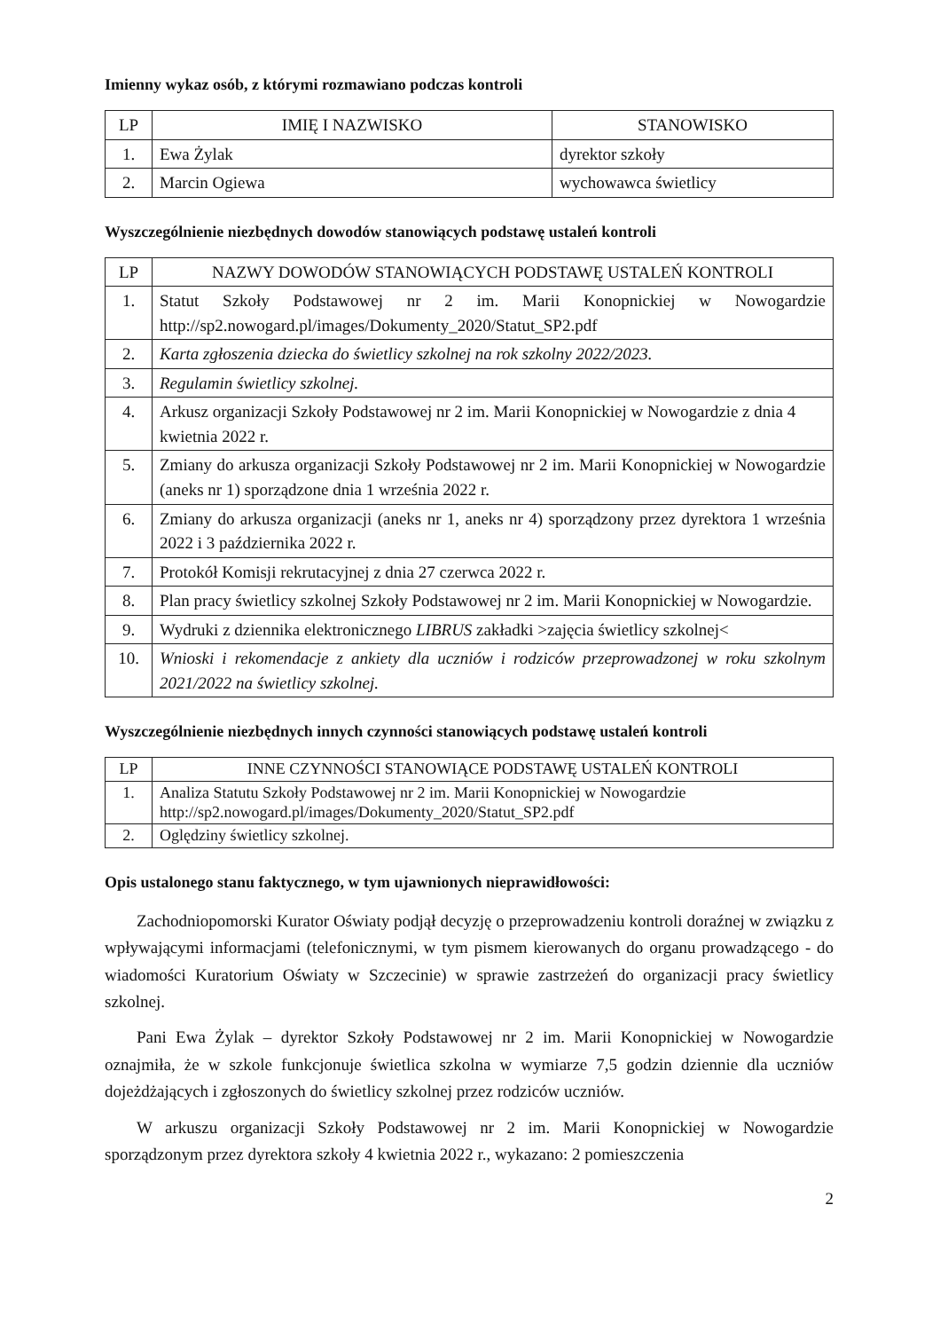Imienny wykaz osób, z którymi rozmawiano podczas kontroli
| LP | IMIĘ I NAZWISKO | STANOWISKO |
| --- | --- | --- |
| 1. | Ewa Żylak | dyrektor szkoły |
| 2. | Marcin Ogiewa | wychowawca świetlicy |
Wyszczególnienie niezbędnych dowodów stanowiących podstawę ustaleń kontroli
| LP | NAZWY DOWODÓW STANOWIĄCYCH PODSTAWĘ USTALEŃ KONTROLI |
| --- | --- |
| 1. | Statut Szkoły Podstawowej nr 2 im. Marii Konopnickiej w Nowogardzie http://sp2.nowogard.pl/images/Dokumenty_2020/Statut_SP2.pdf |
| 2. | Karta zgłoszenia dziecka do świetlicy szkolnej na rok szkolny 2022/2023. |
| 3. | Regulamin świetlicy szkolnej. |
| 4. | Arkusz organizacji Szkoły Podstawowej nr 2 im. Marii Konopnickiej w Nowogardzie z dnia 4 kwietnia 2022 r. |
| 5. | Zmiany do arkusza organizacji Szkoły Podstawowej nr 2 im. Marii Konopnickiej w Nowogardzie (aneks nr 1) sporządzone dnia 1 września 2022 r. |
| 6. | Zmiany do arkusza organizacji (aneks nr 1, aneks nr 4) sporządzony przez dyrektora 1 września 2022 i 3 października 2022 r. |
| 7. | Protokół Komisji rekrutacyjnej z dnia 27 czerwca 2022 r. |
| 8. | Plan pracy świetlicy szkolnej Szkoły Podstawowej nr 2 im. Marii Konopnickiej w Nowogardzie. |
| 9. | Wydruki z dziennika elektronicznego LIBRUS zakładki >zajęcia świetlicy szkolnej< |
| 10. | Wnioski i rekomendacje z ankiety dla uczniów i rodziców przeprowadzonej w roku szkolnym 2021/2022 na świetlicy szkolnej. |
Wyszczególnienie niezbędnych innych czynności stanowiących podstawę ustaleń kontroli
| LP | INNE CZYNNOŚCI STANOWIĄCE PODSTAWĘ USTALEŃ KONTROLI |
| --- | --- |
| 1. | Analiza Statutu Szkoły Podstawowej nr 2 im. Marii Konopnickiej w Nowogardzie http://sp2.nowogard.pl/images/Dokumenty_2020/Statut_SP2.pdf |
| 2. | Oględziny świetlicy szkolnej. |
Opis ustalonego stanu faktycznego, w tym ujawnionych nieprawidłowości:
Zachodniopomorski Kurator Oświaty podjął decyzję o przeprowadzeniu kontroli doraźnej w związku z wpływającymi informacjami (telefonicznymi, w tym pismem kierowanych do organu prowadzącego - do wiadomości Kuratorium Oświaty w Szczecinie) w sprawie zastrzeżeń do organizacji pracy świetlicy szkolnej.
Pani Ewa Żylak – dyrektor Szkoły Podstawowej nr 2 im. Marii Konopnickiej w Nowogardzie oznajmiła, że w szkole funkcjonuje świetlica szkolna w wymiarze 7,5 godzin dziennie dla uczniów dojeżdżających i zgłoszonych do świetlicy szkolnej przez rodziców uczniów.
W arkuszu organizacji Szkoły Podstawowej nr 2 im. Marii Konopnickiej w Nowogardzie sporządzonym przez dyrektora szkoły 4 kwietnia 2022 r., wykazano: 2 pomieszczenia
2